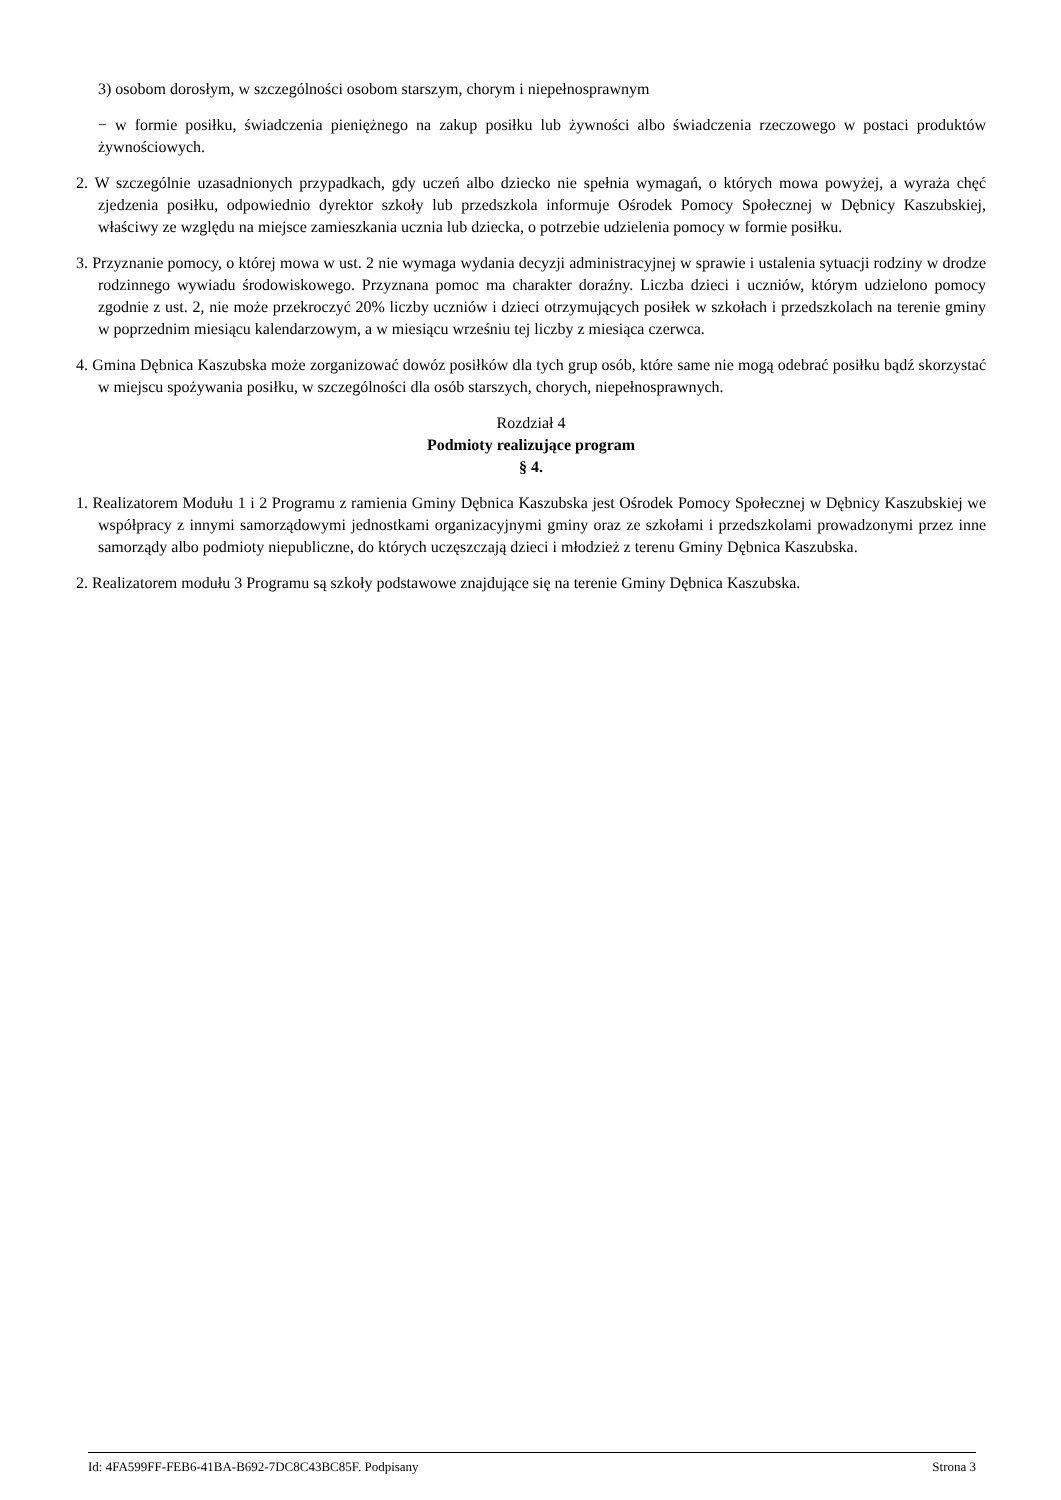3) osobom dorosłym, w szczególności osobom starszym, chorym i niepełnosprawnym
− w formie posiłku, świadczenia pieniężnego na zakup posiłku lub żywności albo świadczenia rzeczowego w postaci produktów żywnościowych.
2. W szczególnie uzasadnionych przypadkach, gdy uczeń albo dziecko nie spełnia wymagań, o których mowa powyżej, a wyraża chęć zjedzenia posiłku, odpowiednio dyrektor szkoły lub przedszkola informuje Ośrodek Pomocy Społecznej w Dębnicy Kaszubskiej, właściwy ze względu na miejsce zamieszkania ucznia lub dziecka, o potrzebie udzielenia pomocy w formie posiłku.
3. Przyznanie pomocy, o której mowa w ust. 2 nie wymaga wydania decyzji administracyjnej w sprawie i ustalenia sytuacji rodziny w drodze rodzinnego wywiadu środowiskowego. Przyznana pomoc ma charakter doraźny. Liczba dzieci i uczniów, którym udzielono pomocy zgodnie z ust. 2, nie może przekroczyć 20% liczby uczniów i dzieci otrzymujących posiłek w szkołach i przedszkolach na terenie gminy w poprzednim miesiącu kalendarzowym, a w miesiącu wrześniu tej liczby z miesiąca czerwca.
4. Gmina Dębnica Kaszubska może zorganizować dowóz posiłków dla tych grup osób, które same nie mogą odebrać posiłku bądź skorzystać w miejscu spożywania posiłku, w szczególności dla osób starszych, chorych, niepełnosprawnych.
Rozdział 4
Podmioty realizujące program
§ 4.
1. Realizatorem Modułu 1 i 2 Programu z ramienia Gminy Dębnica Kaszubska jest Ośrodek Pomocy Społecznej w Dębnicy Kaszubskiej we współpracy z innymi samorządowymi jednostkami organizacyjnymi gminy oraz ze szkołami i przedszkolami prowadzonymi przez inne samorządy albo podmioty niepubliczne, do których uczęszczają dzieci i młodzież z terenu Gminy Dębnica Kaszubska.
2. Realizatorem modułu 3 Programu są szkoły podstawowe znajdujące się na terenie Gminy Dębnica Kaszubska.
Id: 4FA599FF-FEB6-41BA-B692-7DC8C43BC85F. Podpisany Strona 3